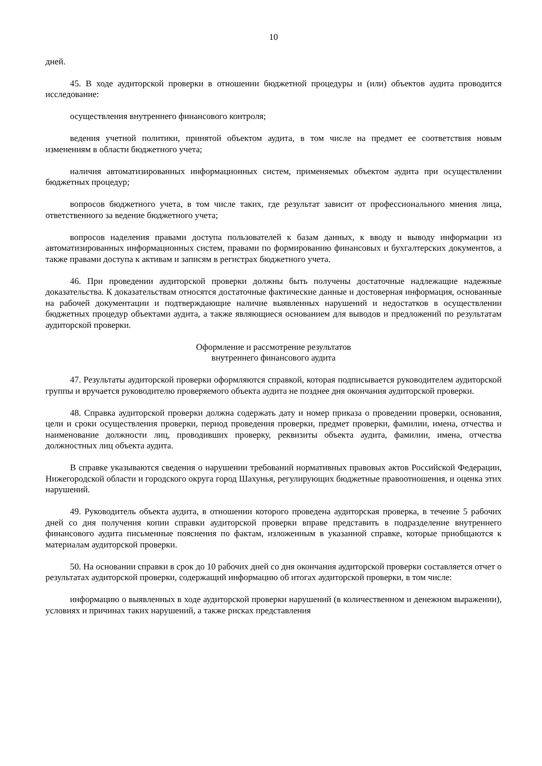10
дней.
45. В ходе аудиторской проверки в отношении бюджетной процедуры и (или) объектов аудита проводится исследование:
осуществления внутреннего финансового контроля;
ведения учетной политики, принятой объектом аудита, в том числе на предмет ее соответствия новым изменениям в области бюджетного учета;
наличия автоматизированных информационных систем, применяемых объектом аудита при осуществлении бюджетных процедур;
вопросов бюджетного учета, в том числе таких, где результат зависит от профессионального мнения лица, ответственного за ведение бюджетного учета;
вопросов наделения правами доступа пользователей к базам данных, к вводу и выводу информации из автоматизированных информационных систем, правами по формированию финансовых и бухгалтерских документов, а также правами доступа к активам и записям в регистрах бюджетного учета.
46. При проведении аудиторской проверки должны быть получены достаточные надлежащие надежные доказательства. К доказательствам относятся достаточные фактические данные и достоверная информация, основанные на рабочей документации и подтверждающие наличие выявленных нарушений и недостатков в осуществлении бюджетных процедур объектами аудита, а также являющиеся основанием для выводов и предложений по результатам аудиторской проверки.
Оформление и рассмотрение результатов
внутреннего финансового аудита
47. Результаты аудиторской проверки оформляются справкой, которая подписывается руководителем аудиторской группы и вручается руководителю проверяемого объекта аудита не позднее дня окончания аудиторской проверки.
48. Справка аудиторской проверки должна содержать дату и номер приказа о проведении проверки, основания, цели и сроки осуществления проверки, период проведения проверки, предмет проверки, фамилии, имена, отчества и наименование должности лиц, проводивших проверку, реквизиты объекта аудита, фамилии, имена, отчества должностных лиц объекта аудита.
В справке указываются сведения о нарушении требований нормативных правовых актов Российской Федерации, Нижегородской области и городского округа город Шахунья, регулирующих бюджетные правоотношения, и оценка этих нарушений.
49. Руководитель объекта аудита, в отношении которого проведена аудиторская проверка, в течение 5 рабочих дней со дня получения копии справки аудиторской проверки вправе представить в подразделение внутреннего финансового аудита письменные пояснения по фактам, изложенным в указанной справке, которые приобщаются к материалам аудиторской проверки.
50. На основании справки в срок до 10 рабочих дней со дня окончания аудиторской проверки составляется отчет о результатах аудиторской проверки, содержащий информацию об итогах аудиторской проверки, в том числе:
информацию о выявленных в ходе аудиторской проверки нарушений (в количественном и денежном выражении), условиях и причинах таких нарушений, а также рисках представления